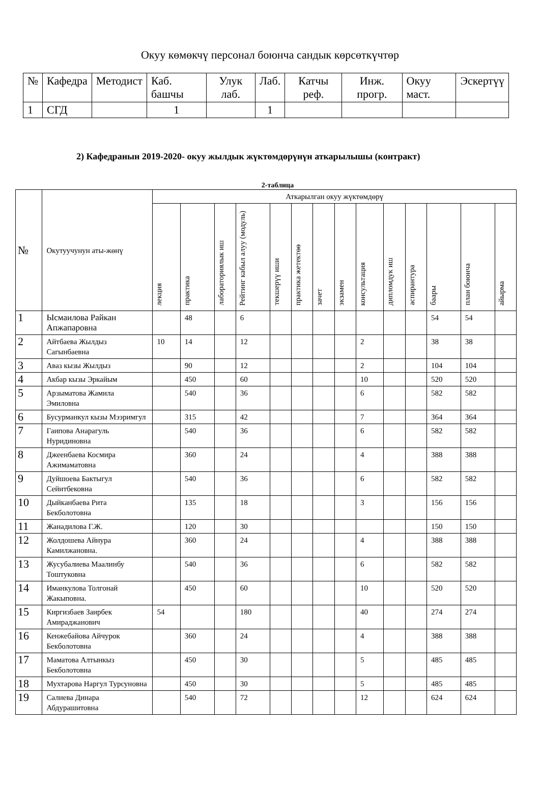Окуу көмөкчү персонал боюнча сандык көрсөткүчтөр
| № | Кафедра | Методист | Каб. башчы | Улук лаб. | Лаб. | Катчы реф. | Инж. прогр. | Окуу маст. | Эскертүү |
| 1 | СГД | | 1 | | 1 | | | | |
2) Кафедранын 2019-2020- окуу жылдык жүктөмдөрүнүн аткарылышы (контракт)
2-таблица
| № | Окутуучунун аты-жөнү | Аткарылган окуу жүктөмдөрү | | | | | | | | | | | | | |
| | | лекция | практика | лабораториялык иш | Рейтинг кабыл алуу (модуль) | текшерүү иши | практика жетектөө | зачет | экзамен | консультация | дипломдук иш | аспирантура | баары | план боюнча | айырма |
| 1 | Ысмаилова Райкан Апжапаровна | | 48 | | 6 | | | | | | | | 54 | 54 | |
| 2 | Айтбаева Жылдыз Сагынбаевна | 10 | 14 | | 12 | | | | | 2 | | | 38 | 38 | |
| 3 | Аваз кызы Жылдыз | | 90 | | 12 | | | | | 2 | | | 104 | 104 | |
| 4 | Акбар кызы Эркайым | | 450 | | 60 | | | | | 10 | | | 520 | 520 | |
| 5 | Арзыматова Жамила Эмиловна | | 540 | | 36 | | | | | 6 | | | 582 | 582 | |
| 6 | Бусурманкул кызы Мээримгул | | 315 | | 42 | | | | | 7 | | | 364 | 364 | |
| 7 | Гаипова Анарагуль Нуридиновна | | 540 | | 36 | | | | | 6 | | | 582 | 582 | |
| 8 | Джеенбаева Космира Ажимаматовна | | 360 | | 24 | | | | | 4 | | | 388 | 388 | |
| 9 | Дуйшоева Бактыгул Сейитбековна | | 540 | | 36 | | | | | 6 | | | 582 | 582 | |
| 10 | Дыйканбаева Рита Бекболотовна | | 135 | | 18 | | | | | 3 | | | 156 | 156 | |
| 11 | Жанадилова Г.Ж. | | 120 | | 30 | | | | | | | | 150 | 150 | |
| 12 | Жолдошева Айнура Камилжановна. | | 360 | | 24 | | | | | 4 | | | 388 | 388 | |
| 13 | Жусубалиева Маалинбу Тоштуковна | | 540 | | 36 | | | | | 6 | | | 582 | 582 | |
| 14 | Иманкулова Толгонай Жакыповна. | | 450 | | 60 | | | | | 10 | | | 520 | 520 | |
| 15 | Киргизбаев Заирбек Амираджанович | 54 | | | 180 | | | | | 40 | | | 274 | 274 | |
| 16 | Кенжебайова Айчурок Бекболотовна | | 360 | | 24 | | | | | 4 | | | 388 | 388 | |
| 17 | Маматова Алтынкыз Бекболотовна | | 450 | | 30 | | | | | 5 | | | 485 | 485 | |
| 18 | Мухтарова Наргул Турсуновна | | 450 | | 30 | | | | | 5 | | | 485 | 485 | |
| 19 | Салиева Динара Абдурашитовна | | 540 | | 72 | | | | | 12 | | | 624 | 624 | |